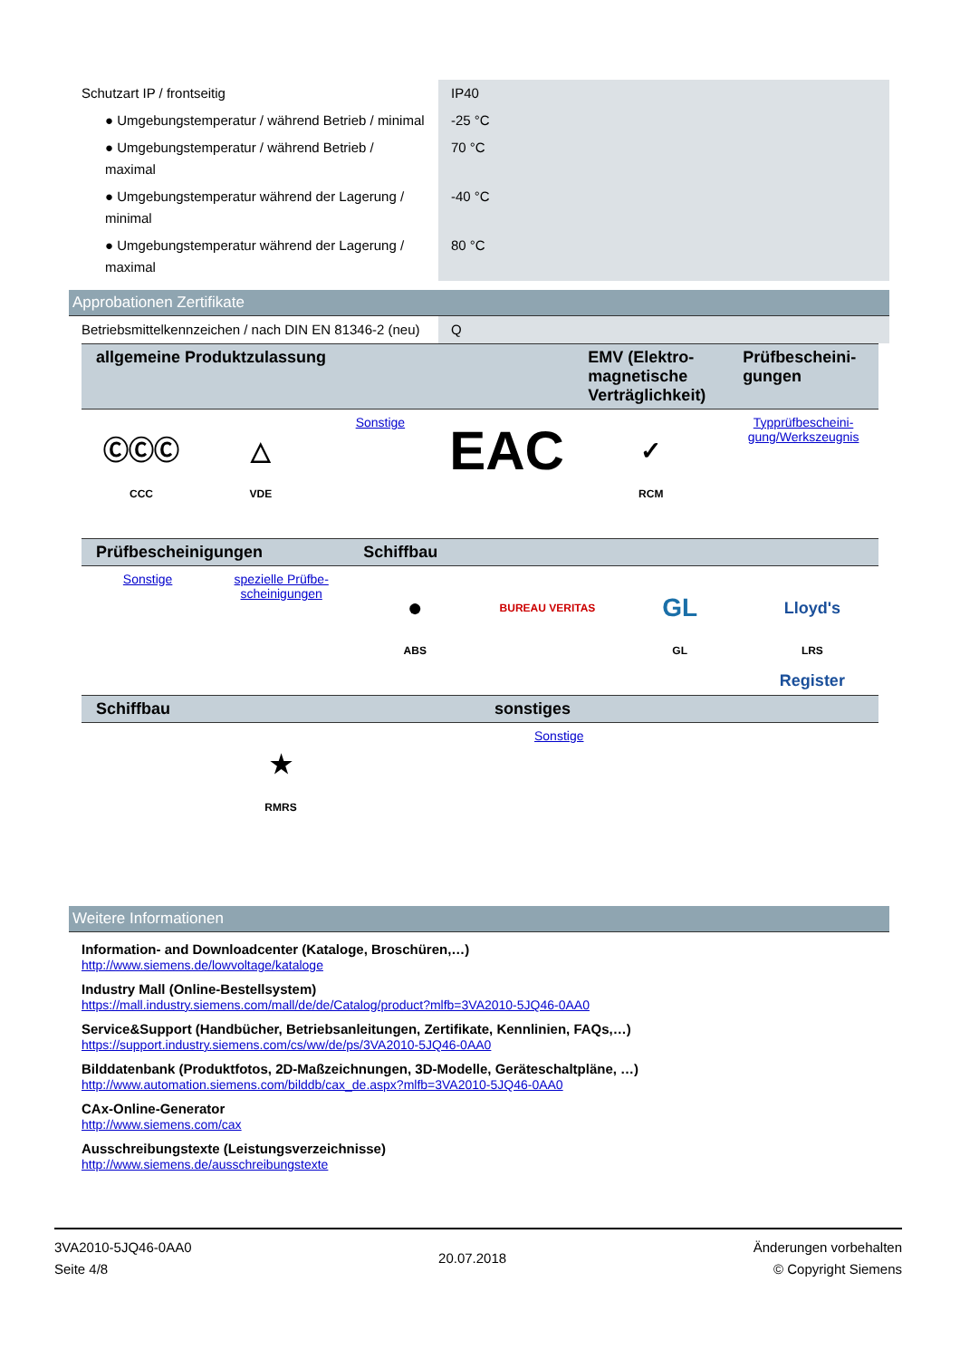| Schutzart IP / frontseitig | IP40 |
| ● Umgebungstemperatur / während Betrieb / minimal | -25 °C |
| ● Umgebungstemperatur / während Betrieb / maximal | 70 °C |
| ● Umgebungstemperatur während der Lagerung / minimal | -40 °C |
| ● Umgebungstemperatur während der Lagerung / maximal | 80 °C |
Approbationen Zertifikate
| Betriebsmittelkennzeichen / nach DIN EN 81346-2 (neu) | Q |
| allgemeine Produktzulassung | | | | EMV (Elektro-magnetische Verträglichkeit) | Prüfbescheini-gungen |
| --- | --- | --- | --- | --- | --- |
| ⒸⒸⒸ CCC | △ VDE | Sonstige | EAC | ✓ RCM | Typprüfbescheini-gung/Werkszeugnis |
| Prüfbescheinigungen | | Schiffbau | | | |
| --- | --- | --- | --- | --- | --- |
| Sonstige | spezielle Prüfbe-scheinigungen | ● ABS | BUREAU VERITAS | GL GL | Lloyd's Register LRS |
| Schiffbau | sonstiges |
| --- | --- |
| ★ RMRS | Sonstige |
Weitere Informationen
Information- and Downloadcenter (Kataloge, Broschüren,…)
http://www.siemens.de/lowvoltage/kataloge
Industry Mall (Online-Bestellsystem)
https://mall.industry.siemens.com/mall/de/de/Catalog/product?mlfb=3VA2010-5JQ46-0AA0
Service&Support (Handbücher, Betriebsanleitungen, Zertifikate, Kennlinien, FAQs,…)
https://support.industry.siemens.com/cs/ww/de/ps/3VA2010-5JQ46-0AA0
Bilddatenbank (Produktfotos, 2D-Maßzeichnungen, 3D-Modelle, Geräteschaltpläne, …)
http://www.automation.siemens.com/bilddb/cax_de.aspx?mlfb=3VA2010-5JQ46-0AA0
CAx-Online-Generator
http://www.siemens.com/cax
Ausschreibungstexte (Leistungsverzeichnisse)
http://www.siemens.de/ausschreibungstexte
3VA2010-5JQ46-0AA0
Seite 4/8
20.07.2018
Änderungen vorbehalten
© Copyright Siemens